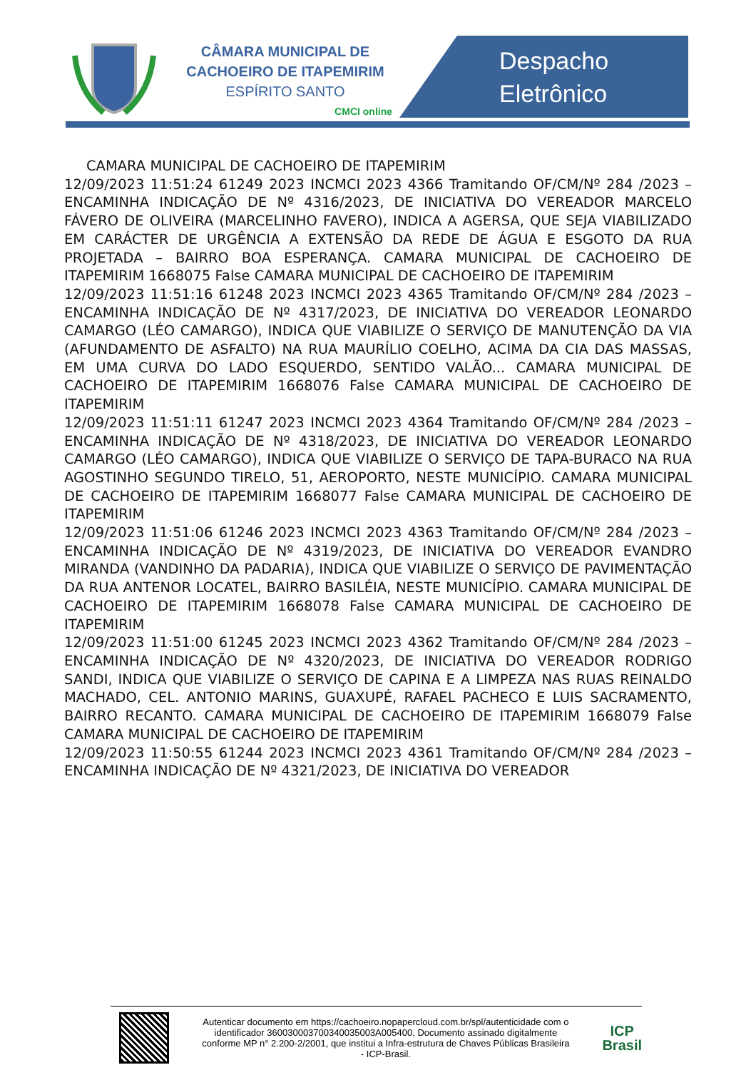CÂMARA MUNICIPAL DE
CACHOEIRO DE ITAPEMIRIM
ESPÍRITO SANTO
CMCI online
Despacho
Eletrônico
CAMARA MUNICIPAL DE CACHOEIRO DE ITAPEMIRIM
12/09/2023 11:51:24 61249 2023 INCMCI 2023 4366 Tramitando OF/CM/Nº 284 /2023 – ENCAMINHA INDICAÇÃO DE Nº 4316/2023, DE INICIATIVA DO VEREADOR MARCELO FÁVERO DE OLIVEIRA (MARCELINHO FAVERO), INDICA A AGERSA, QUE SEJA VIABILIZADO EM CARÁCTER DE URGÊNCIA A EXTENSÃO DA REDE DE ÁGUA E ESGOTO DA RUA PROJETADA – BAIRRO BOA ESPERANÇA. CAMARA MUNICIPAL DE CACHOEIRO DE ITAPEMIRIM 1668075 False CAMARA MUNICIPAL DE CACHOEIRO DE ITAPEMIRIM
12/09/2023 11:51:16 61248 2023 INCMCI 2023 4365 Tramitando OF/CM/Nº 284 /2023 – ENCAMINHA INDICAÇÃO DE Nº 4317/2023, DE INICIATIVA DO VEREADOR LEONARDO CAMARGO (LÉO CAMARGO), INDICA QUE VIABILIZE O SERVIÇO DE MANUTENÇÃO DA VIA (AFUNDAMENTO DE ASFALTO) NA RUA MAURÍLIO COELHO, ACIMA DA CIA DAS MASSAS, EM UMA CURVA DO LADO ESQUERDO, SENTIDO VALÃO... CAMARA MUNICIPAL DE CACHOEIRO DE ITAPEMIRIM 1668076 False CAMARA MUNICIPAL DE CACHOEIRO DE ITAPEMIRIM
12/09/2023 11:51:11 61247 2023 INCMCI 2023 4364 Tramitando OF/CM/Nº 284 /2023 – ENCAMINHA INDICAÇÃO DE Nº 4318/2023, DE INICIATIVA DO VEREADOR LEONARDO CAMARGO (LÉO CAMARGO), INDICA QUE VIABILIZE O SERVIÇO DE TAPA-BURACO NA RUA AGOSTINHO SEGUNDO TIRELO, 51, AEROPORTO, NESTE MUNICÍPIO. CAMARA MUNICIPAL DE CACHOEIRO DE ITAPEMIRIM 1668077 False CAMARA MUNICIPAL DE CACHOEIRO DE ITAPEMIRIM
12/09/2023 11:51:06 61246 2023 INCMCI 2023 4363 Tramitando OF/CM/Nº 284 /2023 – ENCAMINHA INDICAÇÃO DE Nº 4319/2023, DE INICIATIVA DO VEREADOR EVANDRO MIRANDA (VANDINHO DA PADARIA), INDICA QUE VIABILIZE O SERVIÇO DE PAVIMENTAÇÃO DA RUA ANTENOR LOCATEL, BAIRRO BASILÉIA, NESTE MUNICÍPIO. CAMARA MUNICIPAL DE CACHOEIRO DE ITAPEMIRIM 1668078 False CAMARA MUNICIPAL DE CACHOEIRO DE ITAPEMIRIM
12/09/2023 11:51:00 61245 2023 INCMCI 2023 4362 Tramitando OF/CM/Nº 284 /2023 – ENCAMINHA INDICAÇÃO DE Nº 4320/2023, DE INICIATIVA DO VEREADOR RODRIGO SANDI, INDICA QUE VIABILIZE O SERVIÇO DE CAPINA E A LIMPEZA NAS RUAS REINALDO MACHADO, CEL. ANTONIO MARINS, GUAXUPÉ, RAFAEL PACHECO E LUIS SACRAMENTO, BAIRRO RECANTO. CAMARA MUNICIPAL DE CACHOEIRO DE ITAPEMIRIM 1668079 False CAMARA MUNICIPAL DE CACHOEIRO DE ITAPEMIRIM
12/09/2023 11:50:55 61244 2023 INCMCI 2023 4361 Tramitando OF/CM/Nº 284 /2023 – ENCAMINHA INDICAÇÃO DE Nº 4321/2023, DE INICIATIVA DO VEREADOR
Autenticar documento em https://cachoeiro.nopapercloud.com.br/spl/autenticidade com o identificador 360030003700340035003A005400, Documento assinado digitalmente conforme MP n° 2.200-2/2001, que institui a Infra-estrutura de Chaves Públicas Brasileira - ICP-Brasil.
ICP
Brasil